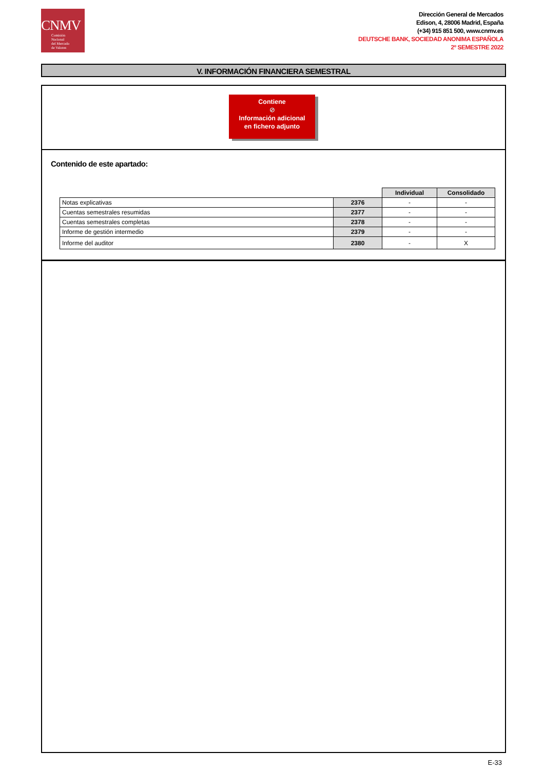CNMV
Comisión
Nacional
del Mercado
de Valores
Dirección General de Mercados
Edison, 4, 28006 Madrid, España
(+34) 915 851 500, www.cnmv.es
DEUTSCHE BANK, SOCIEDAD ANONIMA ESPAÑOLA
2º SEMESTRE 2022
V. INFORMACIÓN FINANCIERA SEMESTRAL
Contiene
⊘
Información adicional
en fichero adjunto
Contenido de este apartado:
| | | Individual | Consolidado |
| Notas explicativas | 2376 | - | - |
| Cuentas semestrales resumidas | 2377 | - | - |
| Cuentas semestrales completas | 2378 | - | - |
| Informe de gestión intermedio | 2379 | - | - |
| Informe del auditor | 2380 | - | X |
E-33